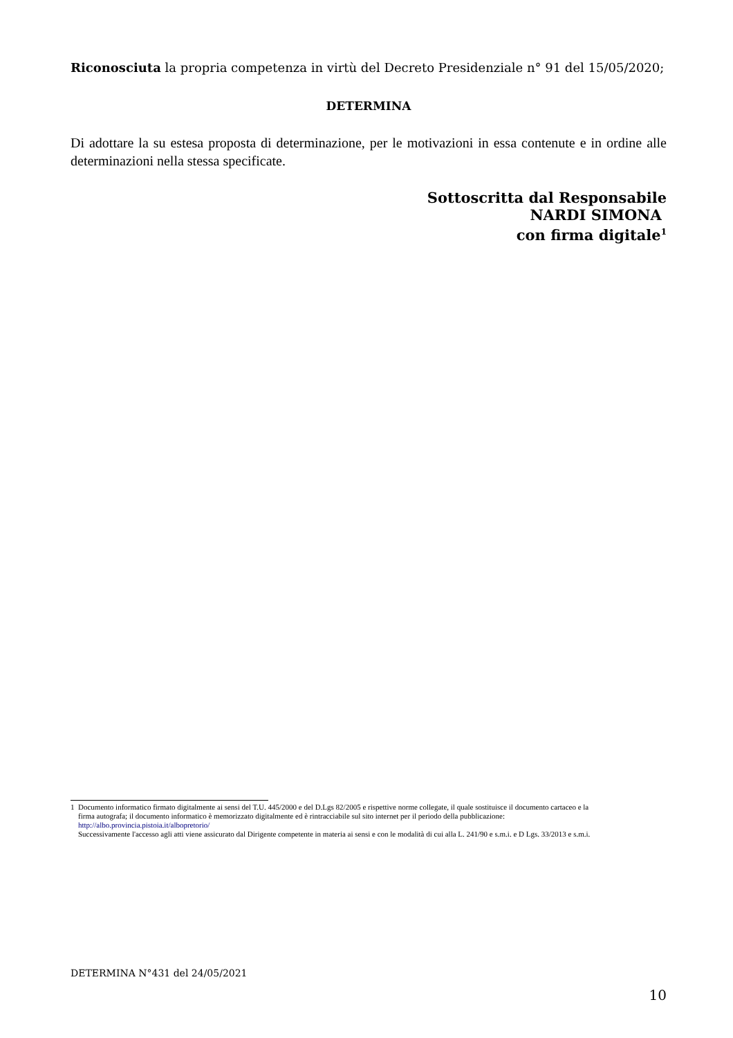Riconosciuta la propria competenza in virtù del Decreto Presidenziale n° 91 del 15/05/2020;
DETERMINA
Di adottare la su estesa proposta di determinazione, per le motivazioni in essa contenute e in ordine alle determinazioni nella stessa specificate.
Sottoscritta dal Responsabile
NARDI SIMONA
con firma digitale<sup>1</sup>
1 Documento informatico firmato digitalmente ai sensi del T.U. 445/2000 e del D.Lgs 82/2005 e rispettive norme collegate, il quale sostituisce il documento cartaceo e la
firma autografa; il documento informatico è memorizzato digitalmente ed è rintracciabile sul sito internet per il periodo della pubblicazione:
http://albo.provincia.pistoia.it/albopretorio/
Successivamente l'accesso agli atti viene assicurato dal Dirigente competente in materia ai sensi e con le modalità di cui alla L. 241/90 e s.m.i. e D Lgs. 33/2013 e s.m.i.
DETERMINA N°431 del 24/05/2021
10